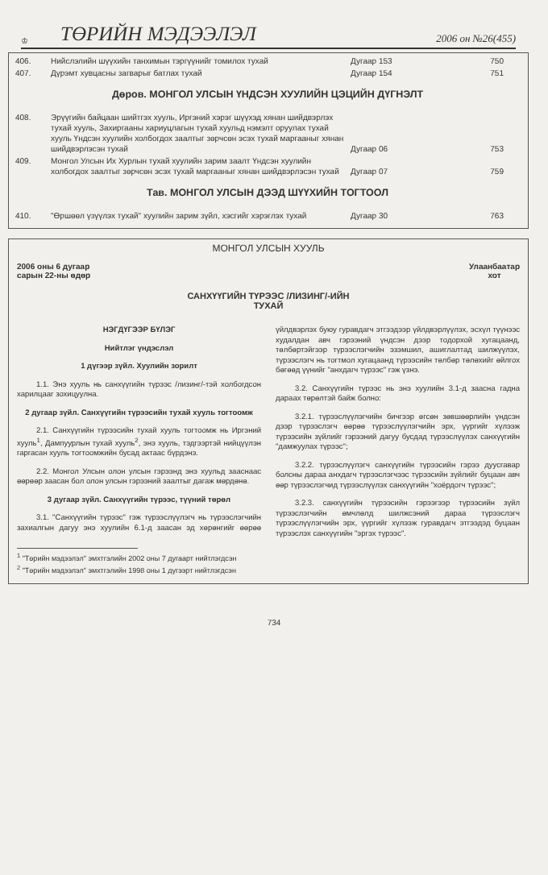♔ ТӨРИЙН МЭДЭЭЛЭЛ 2006 он №26(455)
| 406. | Нийслэлийн шүүхийн танхимын тэргүүнийг томилох тухай | Дугаар 153 | 750 |
| 407. | Дүрэмт хувцасны загварыг батлах тухай | Дугаар 154 | 751 |
Дөров. МОНГОЛ УЛСЫН ҮНДСЭН ХУУЛИЙН ЦЭЦИЙН ДҮГНЭЛТ
| 408. | Эрүүгийн байцаан шийтгэх хууль, Иргэний хэрэг шүүхэд хянан шийдвэрлэх тухай хууль, Захиргааны хариуцлагын тухай хуульд нэмэлт оруулах тухай хууль Үндсэн хуулийн холбогдох заалтыг зөрчсөн эсэх тухай маргааныг хянан шийдвэрлэсэн тухай | Дугаар 06 | 753 |
| 409. | Монгол Улсын Их Хурлын тухай хуулийн зарим заалт Үндсэн хуулийн холбогдох заалтыг зөрчсөн эсэх тухай маргааныг хянан шийдвэрлэсэн тухай | Дугаар 07 | 759 |
Тав. МОНГОЛ УЛСЫН ДЭЭД ШҮҮХИЙН ТОГТООЛ
| 410. | "Өршөөл үзүүлэх тухай" хуулийн зарим зүйл, хэсгийг хэрэглэх тухай | Дугаар 30 | 763 |
МОНГОЛ УЛСЫН ХУУЛЬ
2006 оны 6 дугаар
сарын 22-ны өдөр Улаанбаатар
хот
САНХҮҮГИЙН ТҮРЭЭС /ЛИЗИНГ/-ИЙН
ТУХАЙ
НЭГДҮГЭЭР БҮЛЭГ
Нийтлэг үндэслэл
1 дүгээр зүйл. Хуулийн зорилт
1.1. Энэ хууль нь санхүүгийн түрээс /лизинг/-тэй холбогдсон харилцааг зохицуулна.
2 дугаар зүйл. Санхүүгийн түрээсийн тухай хууль тогтоомж
2.1. Санхүүгийн түрээсийн тухай хууль тогтоомж нь Иргэний хууль<sup>1</sup>, Дампуурлын тухай хууль<sup>2</sup>, энэ хууль, тэдгээртэй нийцүүлэн гаргасан хууль тогтоомжийн бусад актаас бүрдэнэ.
2.2. Монгол Улсын олон улсын гэрээнд энэ хуульд зааснаас өөрөөр заасан бол олон улсын гэрээний заалтыг дагаж мөрдөнө.
3 дугаар зүйл. Санхүүгийн түрээс, түүний төрөл
3.1. "Санхүүгийн түрээс" гэж түрээслүүлэгч нь түрээслэгчийн захиалгын дагуу энэ хуулийн 6.1-д заасан эд хөрөнгийг өөрөө үйлдвэрлэх буюу гуравдагч этгээдээр үйлдвэрлүүлэх, эсхүл түүнээс худалдан авч гэрээний үндсэн дээр тодорхой хугацаанд, төлбөртэйгээр түрээслэгчийн эзэмшил, ашиглалтад шилжүүлэх, түрээслэгч нь тогтмол хугацаанд түрээсийн төлбөр төлөхийг өйлгох бөгөөд үүнийг "анхдагч түрээс" гэж үзнэ.
3.2. Санхүүгийн түрээс нь энэ хуулийн 3.1-д заасна гадна дараах төрөлтэй байж болно:
3.2.1. түрээслүүлэгчийн бичгээр өгсөн зөвшөөрлийн үндсэн дээр түрээслэгч өөрөө түрээслүүлэгчийн эрх, үүргийг хүлээж түрээсийн зүйлийг гэрээний дагуу бусдад түрээслүүлэх санхүүгийн "дамжуулах түрээс";
3.2.2. түрээслүүлэгч санхүүгийн түрээсийн гэрээ дуусгавар болсны дараа анхдагч түрээслэгчээс түрээсийн зүйлийг буцаан авч өөр түрээслэгчид түрээслүүлэх санхүүгийн "хоёрдогч түрээс";
3.2.3. санхүүгийн түрээсийн гэрээгээр түрээсийн зүйл түрээслэгчийн өмчлөлд шилжсэний дараа түрээслэгч түрээслүүлэгчийн эрх, үүргийг хүлээж гуравдагч этгээдэд буцаан түрээслэх санхүүгийн "эргэх түрээс".
<sup>1</sup> "Төрийн мэдээлэл" эмхтгэлийн 2002 оны 7 дугаарт нийтлэгдсэн
<sup>2</sup> "Төрийн мэдээлэл" эмхтгэлийн 1998 оны 1 дүгээрт нийтлэгдсэн
734